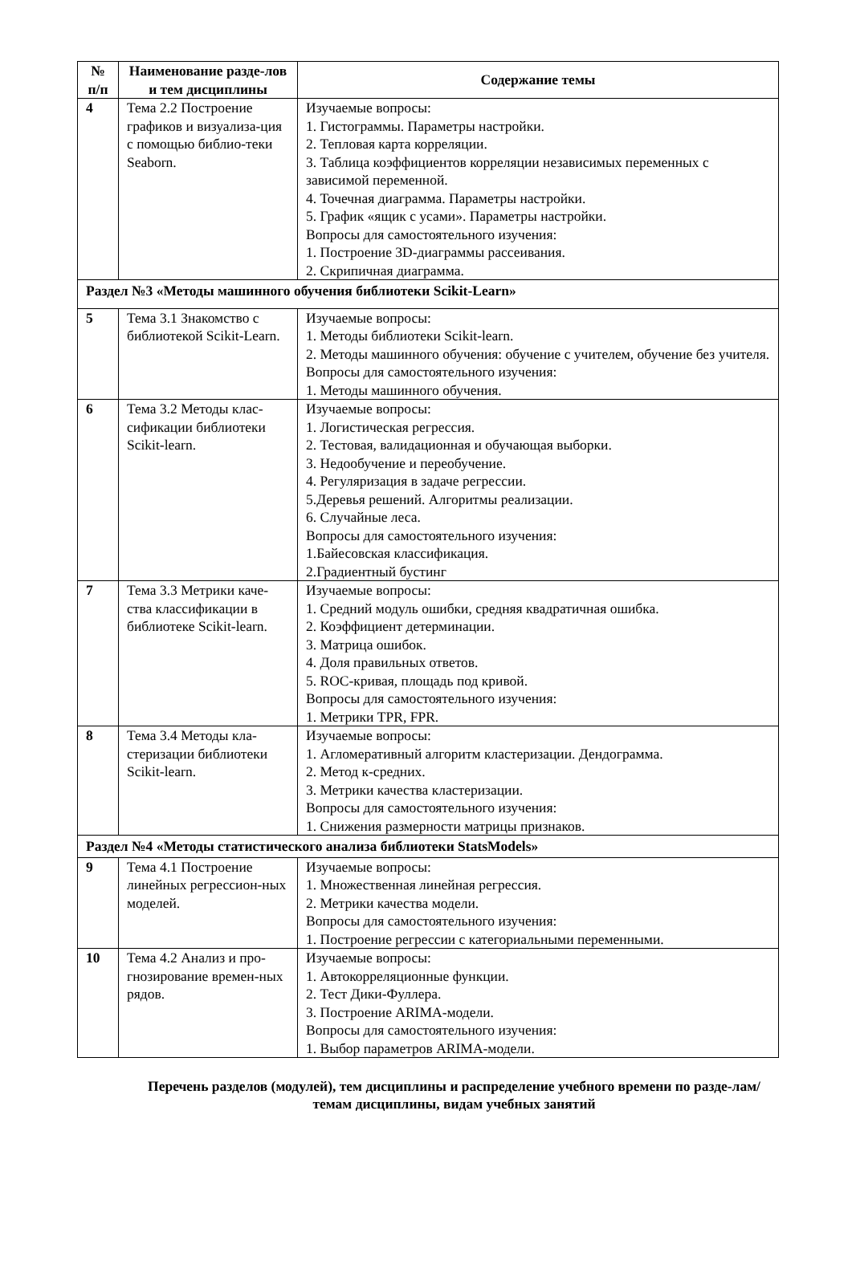| № п/п | Наименование разде-лов и тем дисциплины | Содержание темы |
| --- | --- | --- |
| 4 | Тема 2.2 Построение графиков и визуализа-ция с помощью библио-теки Seaborn. | Изучаемые вопросы: 1. Гистограммы. Параметры настройки. 2. Тепловая карта корреляции. 3. Таблица коэффициентов корреляции независимых переменных с зависимой переменной. 4. Точечная диаграмма. Параметры настройки. 5. График «ящик с усами». Параметры настройки. Вопросы для самостоятельного изучения: 1. Построение 3D-диаграммы рассеивания. 2. Скрипичная диаграмма. |
| Раздел №3 «Методы машинного обучения библиотеки Scikit-Learn» | | |
| 5 | Тема 3.1 Знакомство с библиотекой Scikit-Learn. | Изучаемые вопросы: 1. Методы библиотеки Scikit-learn. 2. Методы машинного обучения: обучение с учителем, обучение без учителя. Вопросы для самостоятельного изучения: 1. Методы машинного обучения. |
| 6 | Тема 3.2 Методы клас-сификации библиотеки Scikit-learn. | Изучаемые вопросы: 1. Логистическая регрессия. 2. Тестовая, валидационная и обучающая выборки. 3. Недообучение и переобучение. 4. Регуляризация в задаче регрессии. 5.Деревья решений. Алгоритмы реализации. 6. Случайные леса. Вопросы для самостоятельного изучения: 1.Байесовская классификация. 2.Градиентный бустинг |
| 7 | Тема 3.3 Метрики каче-ства классификации в библиотеке Scikit-learn. | Изучаемые вопросы: 1. Средний модуль ошибки, средняя квадратичная ошибка. 2. Коэффициент детерминации. 3. Матрица ошибок. 4. Доля правильных ответов. 5. ROC-кривая, площадь под кривой. Вопросы для самостоятельного изучения: 1. Метрики TPR, FPR. |
| 8 | Тема 3.4 Методы кла-стеризации библиотеки Scikit-learn. | Изучаемые вопросы: 1. Агломеративный алгоритм кластеризации. Дендограмма. 2. Метод к-средних. 3. Метрики качества кластеризации. Вопросы для самостоятельного изучения: 1. Снижения размерности матрицы признаков. |
| Раздел №4 «Методы статистического анализа библиотеки StatsModels» | | |
| 9 | Тема 4.1 Построение линейных регрессион-ных моделей. | Изучаемые вопросы: 1. Множественная линейная регрессия. 2. Метрики качества модели. Вопросы для самостоятельного изучения: 1. Построение регрессии с категориальными переменными. |
| 10 | Тема 4.2 Анализ и про-гнозирование времен-ных рядов. | Изучаемые вопросы: 1. Автокорреляционные функции. 2. Тест Дики-Фуллера. 3. Построение ARIMA-модели. Вопросы для самостоятельного изучения: 1. Выбор параметров ARIMA-модели. |
Перечень разделов (модулей), тем дисциплины и распределение учебного времени по разде-лам/темам дисциплины, видам учебных занятий